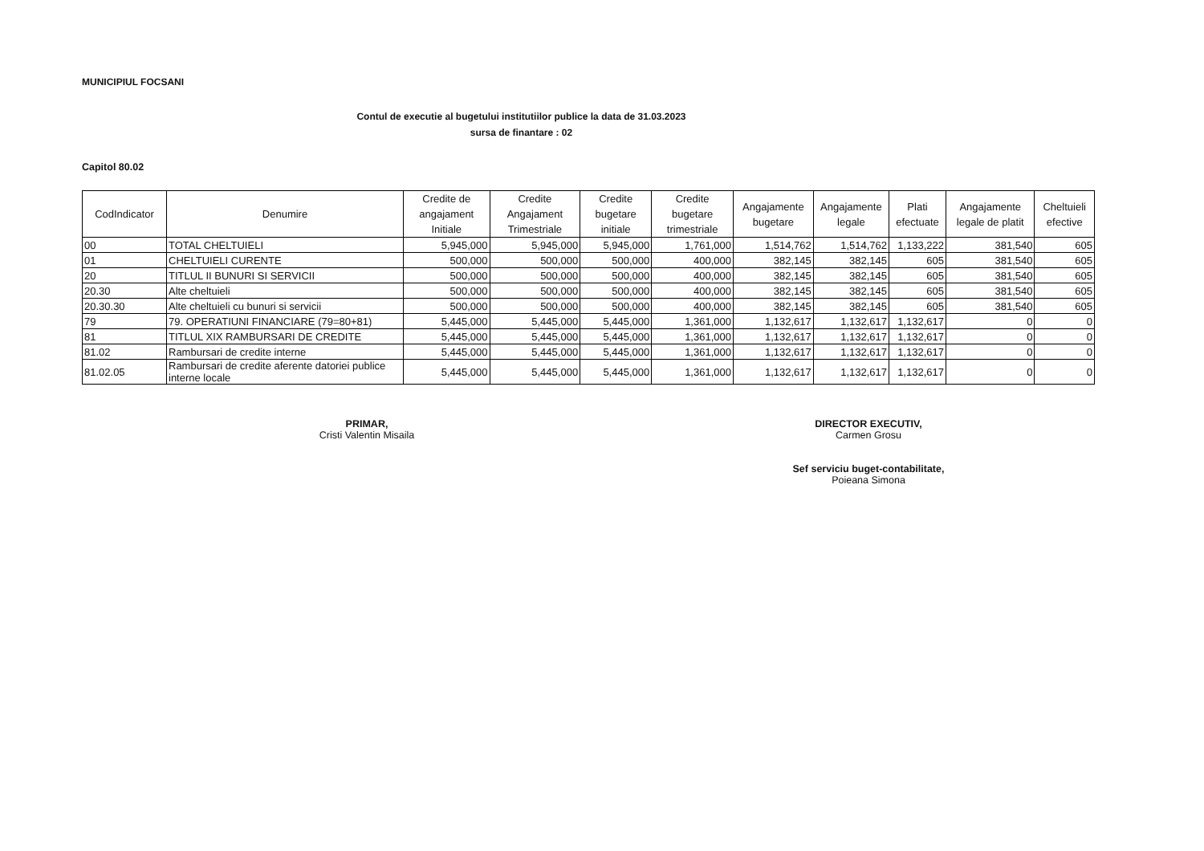MUNICIPIUL FOCSANI
Contul de executie al bugetului institutiilor publice la data de 31.03.2023
sursa de finantare : 02
Capitol 80.02
| CodIndicator | Denumire | Credite de angajament Initiale | Credite Angajament Trimestriale | Credite bugetare initiale | Credite bugetare trimestriale | Angajamente bugetare | Angajamente legale | Plati efectuate | Angajamente legale de platit | Cheltuieli efective |
| --- | --- | --- | --- | --- | --- | --- | --- | --- | --- | --- |
| 00 | TOTAL CHELTUIELI | 5,945,000 | 5,945,000 | 5,945,000 | 1,761,000 | 1,514,762 | 1,514,762 | 1,133,222 | 381,540 | 605 |
| 01 | CHELTUIELI CURENTE | 500,000 | 500,000 | 500,000 | 400,000 | 382,145 | 382,145 | 605 | 381,540 | 605 |
| 20 | TITLUL II BUNURI SI SERVICII | 500,000 | 500,000 | 500,000 | 400,000 | 382,145 | 382,145 | 605 | 381,540 | 605 |
| 20.30 | Alte cheltuieli | 500,000 | 500,000 | 500,000 | 400,000 | 382,145 | 382,145 | 605 | 381,540 | 605 |
| 20.30.30 | Alte cheltuieli cu bunuri si servicii | 500,000 | 500,000 | 500,000 | 400,000 | 382,145 | 382,145 | 605 | 381,540 | 605 |
| 79 | 79. OPERATIUNI FINANCIARE (79=80+81) | 5,445,000 | 5,445,000 | 5,445,000 | 1,361,000 | 1,132,617 | 1,132,617 | 1,132,617 | 0 | 0 |
| 81 | TITLUL XIX RAMBURSARI DE CREDITE | 5,445,000 | 5,445,000 | 5,445,000 | 1,361,000 | 1,132,617 | 1,132,617 | 1,132,617 | 0 | 0 |
| 81.02 | Rambursari de credite interne | 5,445,000 | 5,445,000 | 5,445,000 | 1,361,000 | 1,132,617 | 1,132,617 | 1,132,617 | 0 | 0 |
| 81.02.05 | Rambursari de credite aferente datoriei publice interne locale | 5,445,000 | 5,445,000 | 5,445,000 | 1,361,000 | 1,132,617 | 1,132,617 | 1,132,617 | 0 | 0 |
PRIMAR,
Cristi Valentin Misaila
DIRECTOR EXECUTIV,
Carmen Grosu
Sef serviciu buget-contabilitate,
Poieana Simona